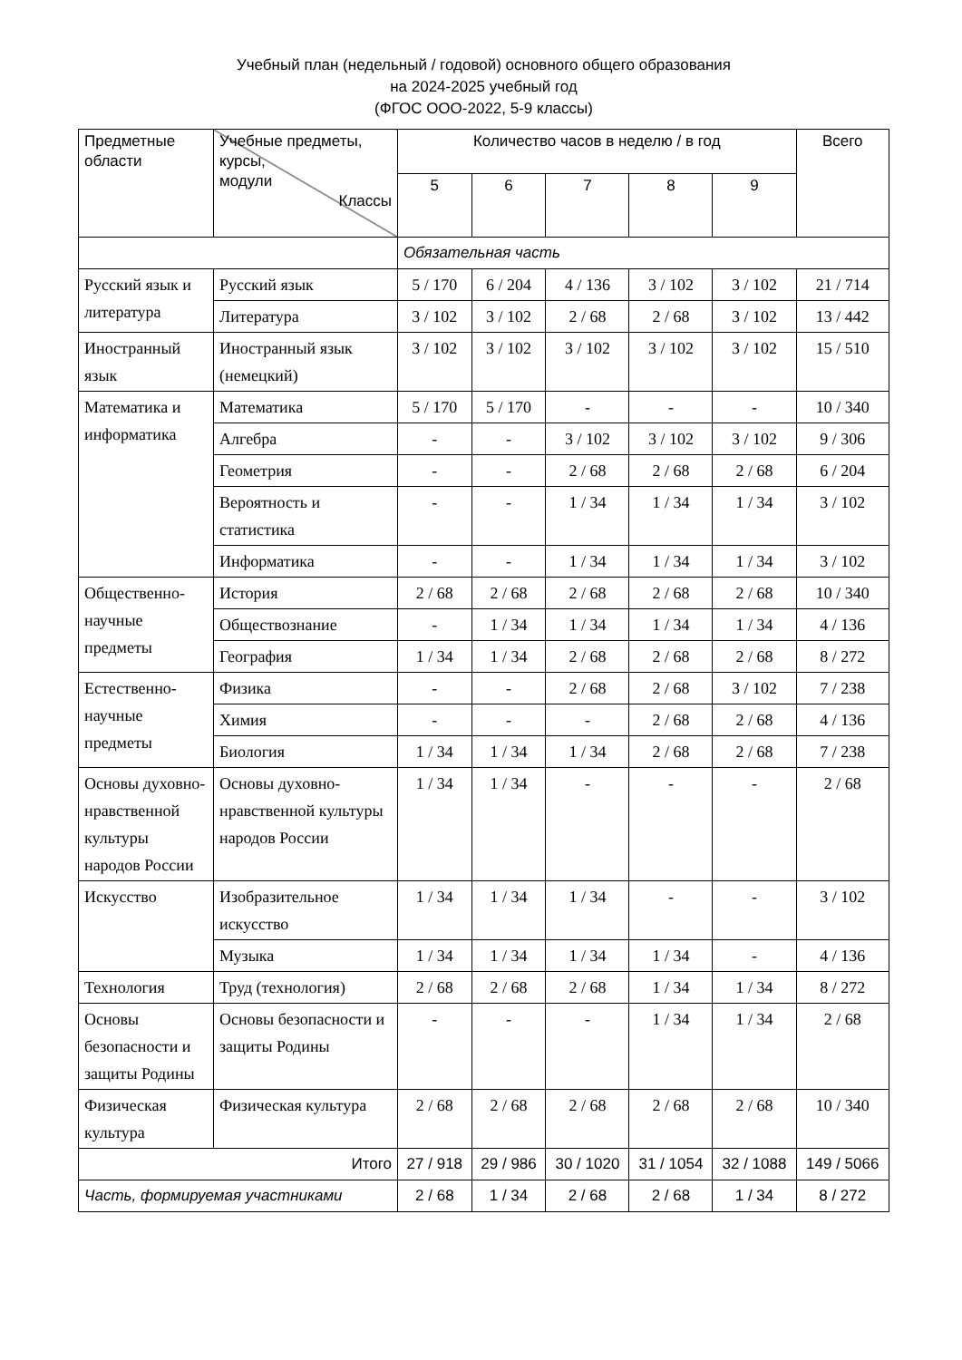Учебный план (недельный / годовой) основного общего образования
на 2024-2025 учебный год
(ФГОС ООО-2022, 5-9 классы)
| Предметные области | Учебные предметы, курсы, модули Классы | Количество часов в неделю / в год | | | | | Всего |
| --- | --- | --- | --- | --- | --- | --- | --- |
| | | 5 | 6 | 7 | 8 | 9 | |
| | | Обязательная часть | | | | | |
| Русский язык и литература | Русский язык | 5 / 170 | 6 / 204 | 4 / 136 | 3 / 102 | 3 / 102 | 21 / 714 |
| | Литература | 3 / 102 | 3 / 102 | 2 / 68 | 2 / 68 | 3 / 102 | 13 / 442 |
| Иностранный язык | Иностранный язык (немецкий) | 3 / 102 | 3 / 102 | 3 / 102 | 3 / 102 | 3 / 102 | 15 / 510 |
| Математика и информатика | Математика | 5 / 170 | 5 / 170 | - | - | - | 10 / 340 |
| | Алгебра | - | - | 3 / 102 | 3 / 102 | 3 / 102 | 9 / 306 |
| | Геометрия | - | - | 2 / 68 | 2 / 68 | 2 / 68 | 6 / 204 |
| | Вероятность и статистика | - | - | 1 / 34 | 1 / 34 | 1 / 34 | 3 / 102 |
| | Информатика | - | - | 1 / 34 | 1 / 34 | 1 / 34 | 3 / 102 |
| Общественно-научные предметы | История | 2 / 68 | 2 / 68 | 2 / 68 | 2 / 68 | 2 / 68 | 10 / 340 |
| | Обществознание | - | 1 / 34 | 1 / 34 | 1 / 34 | 1 / 34 | 4 / 136 |
| | География | 1 / 34 | 1 / 34 | 2 / 68 | 2 / 68 | 2 / 68 | 8 / 272 |
| Естественно-научные предметы | Физика | - | - | 2 / 68 | 2 / 68 | 3 / 102 | 7 / 238 |
| | Химия | - | - | - | 2 / 68 | 2 / 68 | 4 / 136 |
| | Биология | 1 / 34 | 1 / 34 | 1 / 34 | 2 / 68 | 2 / 68 | 7 / 238 |
| Основы духовно-нравственной культуры народов России | Основы духовно-нравственной культуры народов России | 1 / 34 | 1 / 34 | - | - | - | 2 / 68 |
| Искусство | Изобразительное искусство | 1 / 34 | 1 / 34 | 1 / 34 | - | - | 3 / 102 |
| | Музыка | 1 / 34 | 1 / 34 | 1 / 34 | 1 / 34 | - | 4 / 136 |
| Технология | Труд (технология) | 2 / 68 | 2 / 68 | 2 / 68 | 1 / 34 | 1 / 34 | 8 / 272 |
| Основы безопасности и защиты Родины | Основы безопасности и защиты Родины | - | - | - | 1 / 34 | 1 / 34 | 2 / 68 |
| Физическая культура | Физическая культура | 2 / 68 | 2 / 68 | 2 / 68 | 2 / 68 | 2 / 68 | 10 / 340 |
| Итого | | 27 / 918 | 29 / 986 | 30 / 1020 | 31 / 1054 | 32 / 1088 | 149 / 5066 |
| Часть, формируемая участниками | | 2 / 68 | 1 / 34 | 2 / 68 | 2 / 68 | 1 / 34 | 8 / 272 |